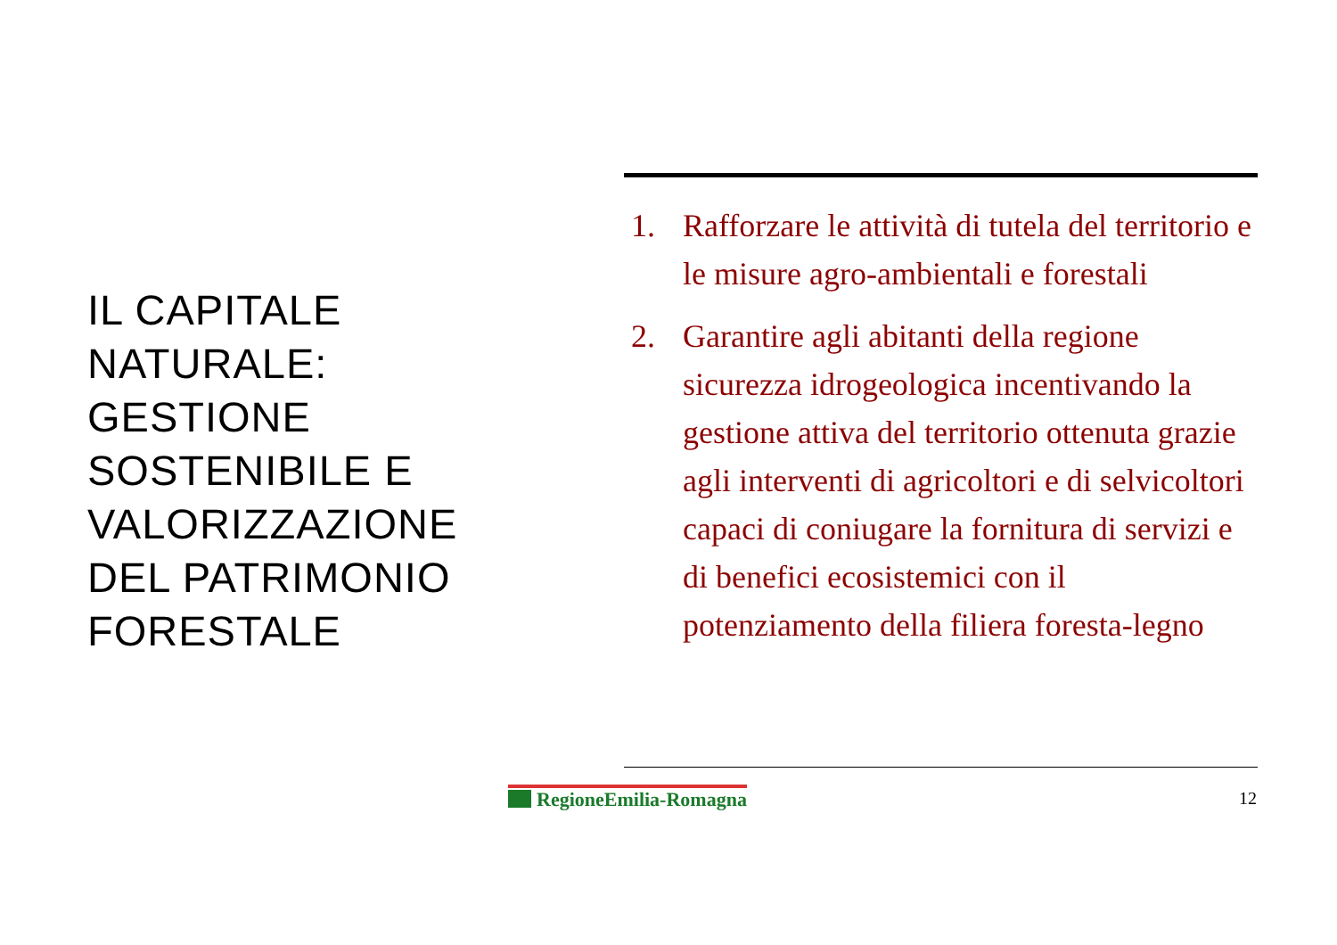IL CAPITALE
NATURALE:
GESTIONE
SOSTENIBILE E
VALORIZZAZIONE
DEL PATRIMONIO
FORESTALE
1. Rafforzare le attività di tutela del territorio e le misure agro-ambientali e forestali
2. Garantire agli abitanti della regione sicurezza idrogeologica incentivando la gestione attiva del territorio ottenuta grazie agli interventi di agricoltori e di selvicoltori capaci di coniugare la fornitura di servizi e di benefici ecosistemici con il potenziamento della filiera foresta-legno
RegioneEmilia-Romagna 12